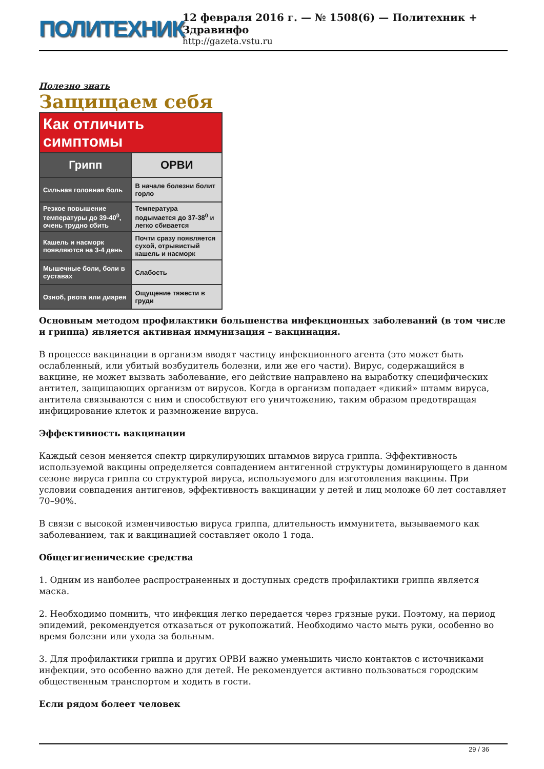ПОЛИТЕХНИК
12 февраля 2016 г. — № 1508(6) — Политехник + Здравинфо
http://gazeta.vstu.ru
Полезно знать
Защищаем себя
| Как отличить симптомы | |
| --- | --- |
| Грипп | ОРВИ |
| Сильная головная боль | В начале болезни болит горло |
| Резкое повышение температуры до 39-40<sup>0</sup>, очень трудно сбить | Температура подымается до 37-38<sup>0</sup> и легко сбивается |
| Кашель и насморк появляются на 3-4 день | Почти сразу появляется сухой, отрывистый кашель и насморк |
| Мышечные боли, боли в суставах | Слабость |
| Озноб, рвота или диарея | Ощущение тяжести в груди |
Основным методом профилактики большенства инфекционных заболеваний (в том числе и гриппа) является активная иммунизация – вакцинация.
В процессе вакцинации в организм вводят частицу инфекционного агента (это может быть ослабленный, или убитый возбудитель болезни, или же его части). Вирус, содержащийся в вакцине, не может вызвать заболевание, его действие направлено на выработку специфических антител, защищающих организм от вирусов. Когда в организм попадает «дикий» штамм вируса, антитела связываются с ним и способствуют его уничтожению, таким образом предотвращая инфицирование клеток и размножение вируса.
Эффективность вакцинации
Каждый сезон меняется спектр циркулирующих штаммов вируса гриппа. Эффективность используемой вакцины определяется совпадением антигенной структуры доминирующего в данном сезоне вируса гриппа со структурой вируса, используемого для изготовления вакцины. При условии совпадения антигенов, эффективность вакцинации у детей и лиц моложе 60 лет составляет 70–90%.
В связи с высокой изменчивостью вируса гриппа, длительность иммунитета, вызываемого как заболеванием, так и вакцинацией составляет около 1 года.
Общегигиенические средства
1. Одним из наиболее распространенных и доступных средств профилактики гриппа является маска.
2. Необходимо помнить, что инфекция легко передается через грязные руки. Поэтому, на период эпидемий, рекомендуется отказаться от рукопожатий. Необходимо часто мыть руки, особенно во время болезни или ухода за больным.
3. Для профилактики гриппа и других ОРВИ важно уменьшить число контактов с источниками инфекции, это особенно важно для детей. Не рекомендуется активно пользоваться городским общественным транспортом и ходить в гости.
Если рядом болеет человек
29 / 36